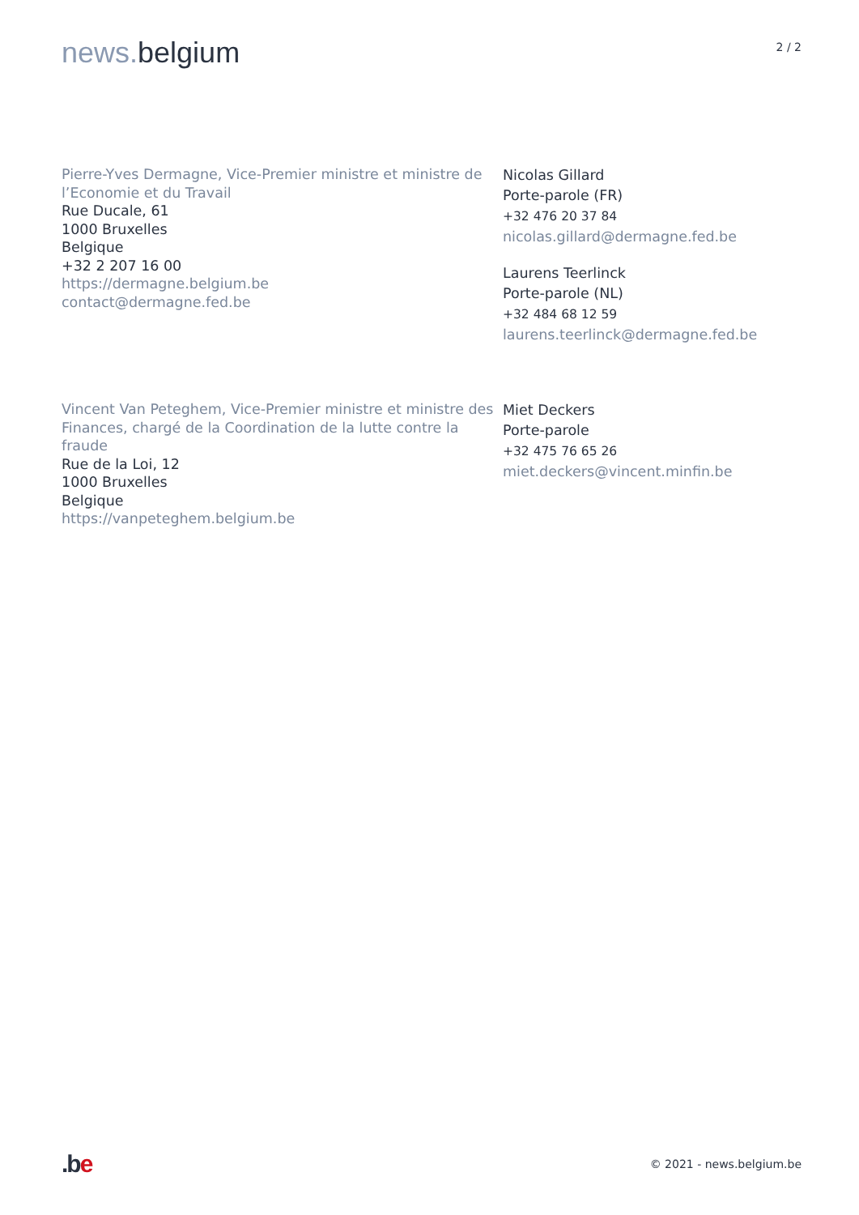news. belgium
2 / 2
Pierre-Yves Dermagne, Vice-Premier ministre et ministre de l’Economie et du Travail
Rue Ducale, 61
1000 Bruxelles
Belgique
+32 2 207 16 00
https://dermagne.belgium.be
contact@dermagne.fed.be
Nicolas Gillard
Porte-parole (FR)
+32 476 20 37 84
nicolas.gillard@dermagne.fed.be
Laurens Teerlinck
Porte-parole (NL)
+32 484 68 12 59
laurens.teerlinck@dermagne.fed.be
Vincent Van Peteghem, Vice-Premier ministre et ministre des Finances, chargé de la Coordination de la lutte contre la fraude
Rue de la Loi, 12
1000 Bruxelles
Belgique
https://vanpeteghem.belgium.be
Miet Deckers
Porte-parole
+32 475 76 65 26
miet.deckers@vincent.minfin.be
.be
© 2021 - news.belgium.be